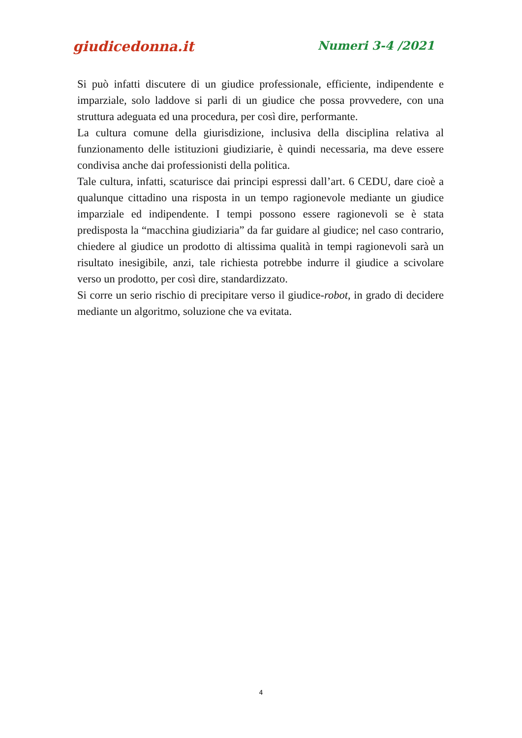giudicedonna.it Numeri 3-4 /2021
Si può infatti discutere di un giudice professionale, efficiente, indipendente e imparziale, solo laddove si parli di un giudice che possa provvedere, con una struttura adeguata ed una procedura, per così dire, performante.
La cultura comune della giurisdizione, inclusiva della disciplina relativa al funzionamento delle istituzioni giudiziarie, è quindi necessaria, ma deve essere condivisa anche dai professionisti della politica.
Tale cultura, infatti, scaturisce dai principi espressi dall’art. 6 CEDU, dare cioè a qualunque cittadino una risposta in un tempo ragionevole mediante un giudice imparziale ed indipendente. I tempi possono essere ragionevoli se è stata predisposta la “macchina giudiziaria” da far guidare al giudice; nel caso contrario, chiedere al giudice un prodotto di altissima qualità in tempi ragionevoli sarà un risultato inesigibile, anzi, tale richiesta potrebbe indurre il giudice a scivolare verso un prodotto, per così dire, standardizzato.
Si corre un serio rischio di precipitare verso il giudice-robot, in grado di decidere mediante un algoritmo, soluzione che va evitata.
4